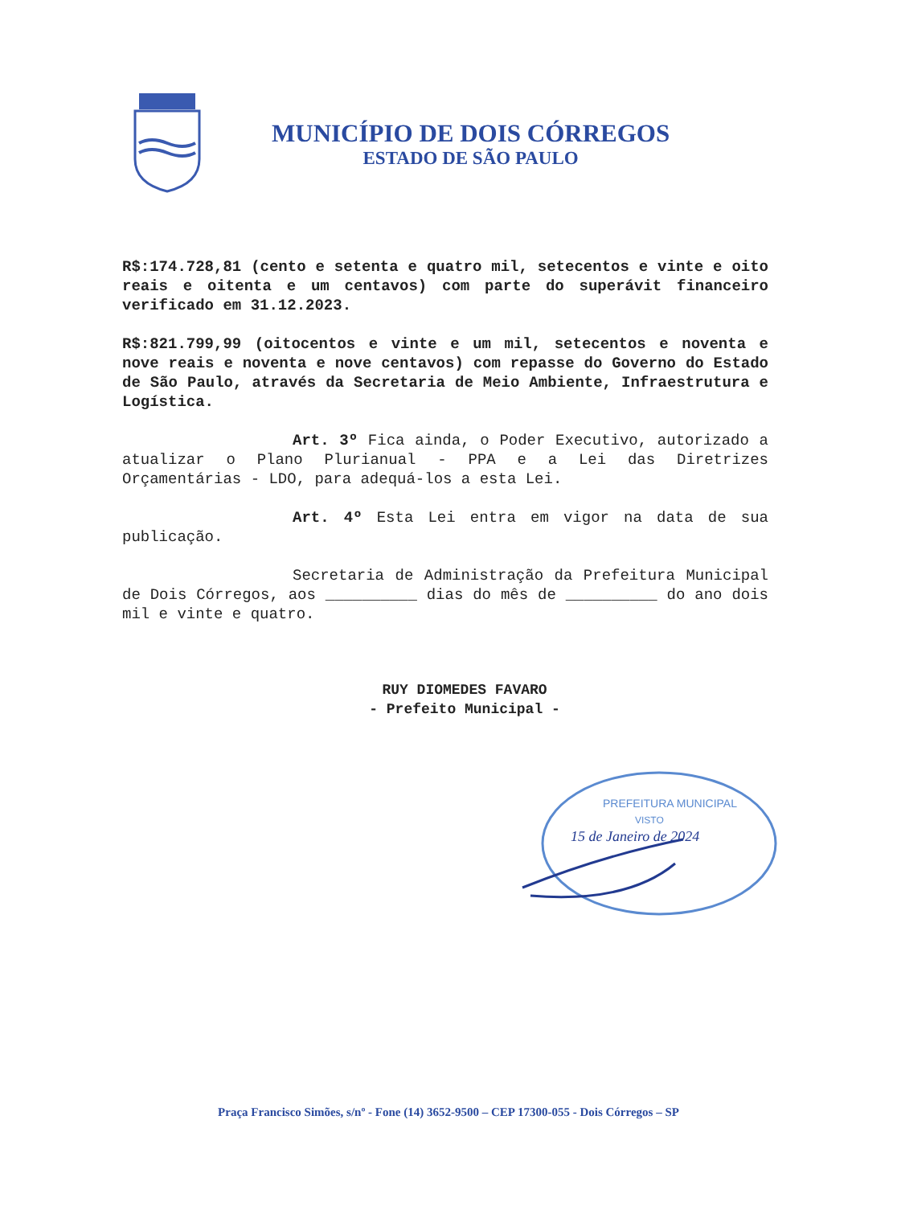MUNICÍPIO DE DOIS CÓRREGOS
ESTADO DE SÃO PAULO
R$:174.728,81 (cento e setenta e quatro mil, setecentos e vinte e oito reais e oitenta e um centavos) com parte do superávit financeiro verificado em 31.12.2023.
R$:821.799,99 (oitocentos e vinte e um mil, setecentos e noventa e nove reais e noventa e nove centavos) com repasse do Governo do Estado de São Paulo, através da Secretaria de Meio Ambiente, Infraestrutura e Logística.
Art. 3º Fica ainda, o Poder Executivo, autorizado a atualizar o Plano Plurianual - PPA e a Lei das Diretrizes Orçamentárias - LDO, para adequá-los a esta Lei.
Art. 4º Esta Lei entra em vigor na data de sua publicação.
Secretaria de Administração da Prefeitura Municipal de Dois Córregos, aos __________ dias do mês de __________ do ano dois mil e vinte e quatro.
RUY DIOMEDES FAVARO
- Prefeito Municipal -
PREFEITURA MUNICIPAL
VISTO
15 de Janeiro de 2024
Praça Francisco Simões, s/nº - Fone (14) 3652-9500 – CEP 17300-055 - Dois Córregos – SP